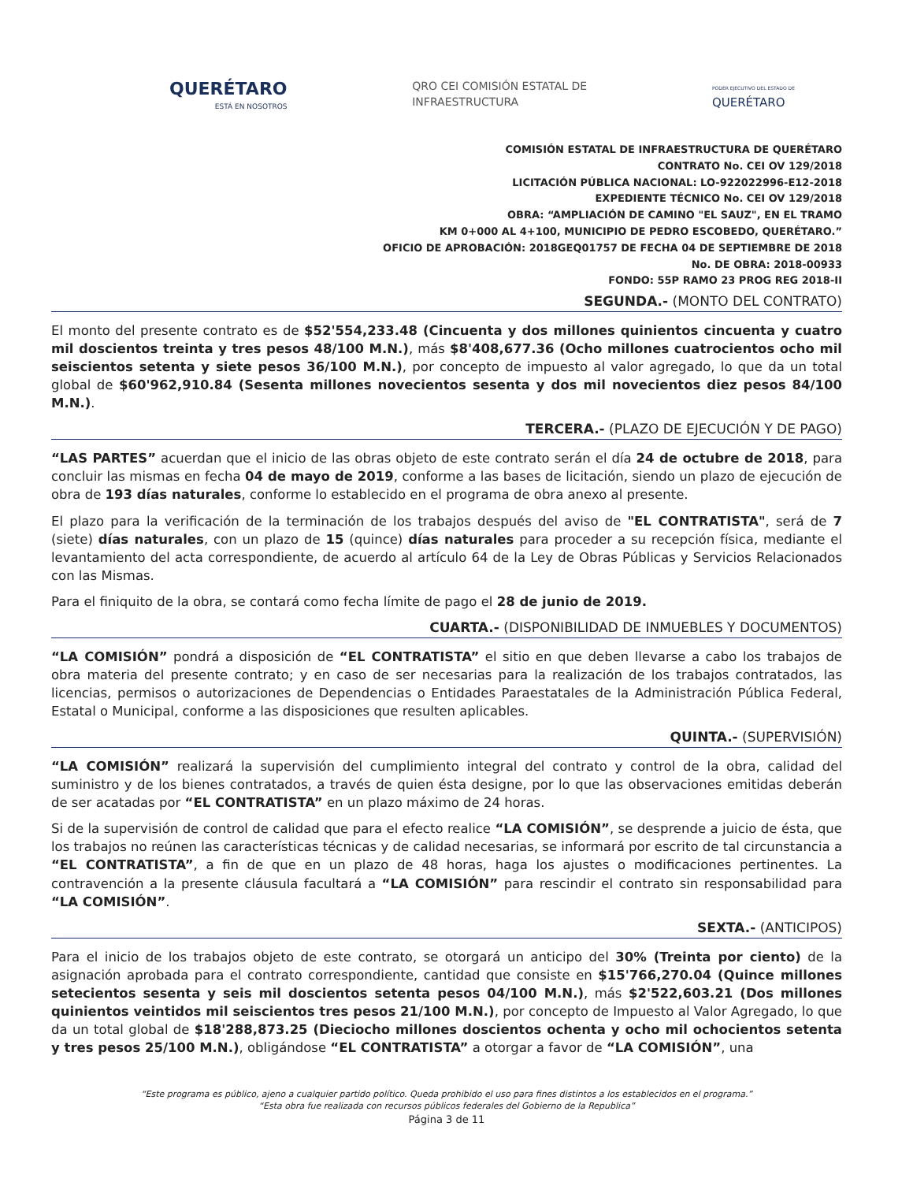QUERÉTARO
ESTÁ EN NOSOTROS
QRO CEI COMISIÓN ESTATAL DE
INFRAESTRUCTURA
PODER EJECUTIVO DEL ESTADO DE
QUERÉTARO
COMISIÓN ESTATAL DE INFRAESTRUCTURA DE QUERÉTARO
CONTRATO No. CEI OV 129/2018
LICITACIÓN PÚBLICA NACIONAL: LO-922022996-E12-2018
EXPEDIENTE TÉCNICO No. CEI OV 129/2018
OBRA: “AMPLIACIÓN DE CAMINO "EL SAUZ", EN EL TRAMO
KM 0+000 AL 4+100, MUNICIPIO DE PEDRO ESCOBEDO, QUERÉTARO.”
OFICIO DE APROBACIÓN: 2018GEQ01757 DE FECHA 04 DE SEPTIEMBRE DE 2018
No. DE OBRA: 2018-00933
FONDO: 55P RAMO 23 PROG REG 2018-II
SEGUNDA.- (MONTO DEL CONTRATO)
El monto del presente contrato es de $52'554,233.48 (Cincuenta y dos millones quinientos cincuenta y cuatro mil doscientos treinta y tres pesos 48/100 M.N.), más $8'408,677.36 (Ocho millones cuatrocientos ocho mil seiscientos setenta y siete pesos 36/100 M.N.), por concepto de impuesto al valor agregado, lo que da un total global de $60'962,910.84 (Sesenta millones novecientos sesenta y dos mil novecientos diez pesos 84/100 M.N.).
TERCERA.- (PLAZO DE EJECUCIÓN Y DE PAGO)
“LAS PARTES” acuerdan que el inicio de las obras objeto de este contrato serán el día 24 de octubre de 2018, para concluir las mismas en fecha 04 de mayo de 2019, conforme a las bases de licitación, siendo un plazo de ejecución de obra de 193 días naturales, conforme lo establecido en el programa de obra anexo al presente.
El plazo para la verificación de la terminación de los trabajos después del aviso de "EL CONTRATISTA", será de 7 (siete) días naturales, con un plazo de 15 (quince) días naturales para proceder a su recepción física, mediante el levantamiento del acta correspondiente, de acuerdo al artículo 64 de la Ley de Obras Públicas y Servicios Relacionados con las Mismas.
Para el finiquito de la obra, se contará como fecha límite de pago el 28 de junio de 2019.
CUARTA.- (DISPONIBILIDAD DE INMUEBLES Y DOCUMENTOS)
“LA COMISIÓN” pondrá a disposición de “EL CONTRATISTA” el sitio en que deben llevarse a cabo los trabajos de obra materia del presente contrato; y en caso de ser necesarias para la realización de los trabajos contratados, las licencias, permisos o autorizaciones de Dependencias o Entidades Paraestatales de la Administración Pública Federal, Estatal o Municipal, conforme a las disposiciones que resulten aplicables.
QUINTA.- (SUPERVISIÓN)
“LA COMISIÓN” realizará la supervisión del cumplimiento integral del contrato y control de la obra, calidad del suministro y de los bienes contratados, a través de quien ésta designe, por lo que las observaciones emitidas deberán de ser acatadas por “EL CONTRATISTA” en un plazo máximo de 24 horas.
Si de la supervisión de control de calidad que para el efecto realice “LA COMISIÓN”, se desprende a juicio de ésta, que los trabajos no reúnen las características técnicas y de calidad necesarias, se informará por escrito de tal circunstancia a “EL CONTRATISTA”, a fin de que en un plazo de 48 horas, haga los ajustes o modificaciones pertinentes. La contravención a la presente cláusula facultará a “LA COMISIÓN” para rescindir el contrato sin responsabilidad para “LA COMISIÓN”.
SEXTA.- (ANTICIPOS)
Para el inicio de los trabajos objeto de este contrato, se otorgará un anticipo del 30% (Treinta por ciento) de la asignación aprobada para el contrato correspondiente, cantidad que consiste en $15'766,270.04 (Quince millones setecientos sesenta y seis mil doscientos setenta pesos 04/100 M.N.), más $2'522,603.21 (Dos millones quinientos veintidos mil seiscientos tres pesos 21/100 M.N.), por concepto de Impuesto al Valor Agregado, lo que da un total global de $18'288,873.25 (Dieciocho millones doscientos ochenta y ocho mil ochocientos setenta y tres pesos 25/100 M.N.), obligándose “EL CONTRATISTA” a otorgar a favor de “LA COMISIÓN”, una
“Este programa es público, ajeno a cualquier partido político. Queda prohibido el uso para fines distintos a los establecidos en el programa.”
“Esta obra fue realizada con recursos públicos federales del Gobierno de la Republica”
Página 3 de 11